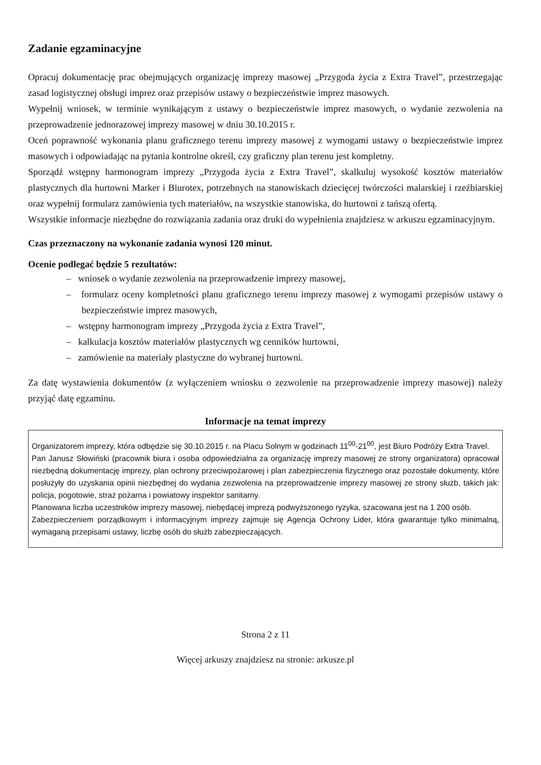Zadanie egzaminacyjne
Opracuj dokumentację prac obejmujących organizację imprezy masowej „Przygoda życia z Extra Travel”, przestrzegając zasad logistycznej obsługi imprez oraz przepisów ustawy o bezpieczeństwie imprez masowych.
Wypełnij wniosek, w terminie wynikającym z ustawy o bezpieczeństwie imprez masowych, o wydanie zezwolenia na przeprowadzenie jednorazowej imprezy masowej w dniu 30.10.2015 r.
Oceń poprawność wykonania planu graficznego terenu imprezy masowej z wymogami ustawy o bezpieczeństwie imprez masowych i odpowiadając na pytania kontrolne określ, czy graficzny plan terenu jest kompletny.
Sporządź wstępny harmonogram imprezy „Przygoda życia z Extra Travel”, skalkuluj wysokość kosztów materiałów plastycznych dla hurtowni Marker i Biurotex, potrzebnych na stanowiskach dziecięcej twórczości malarskiej i rzeźbiarskiej oraz wypełnij formularz zamówienia tych materiałów, na wszystkie stanowiska, do hurtowni z tańszą ofertą.
Wszystkie informacje niezbędne do rozwiązania zadania oraz druki do wypełnienia znajdziesz w arkuszu egzaminacyjnym.
Czas przeznaczony na wykonanie zadania wynosi 120 minut.
Ocenie podlegać będzie 5 rezultatów:
– wniosek o wydanie zezwolenia na przeprowadzenie imprezy masowej,
– formularz oceny kompletności planu graficznego terenu imprezy masowej z wymogami przepisów ustawy o bezpieczeństwie imprez masowych,
– wstępny harmonogram imprezy „Przygoda życia z Extra Travel”,
– kalkulacja kosztów materiałów plastycznych wg cenników hurtowni,
– zamówienie na materiały plastyczne do wybranej hurtowni.
Za datę wystawienia dokumentów (z wyłączeniem wniosku o zezwolenie na przeprowadzenie imprezy masowej) należy przyjąć datę egzaminu.
Informacje na temat imprezy
Organizatorem imprezy, która odbędzie się 30.10.2015 r. na Placu Solnym w godzinach 11<sup>00</sup>-21<sup>00</sup>, jest Biuro Podróży Extra Travel.
Pan Janusz Słowiński (pracownik biura i osoba odpowiedzialna za organizację imprezy masowej ze strony organizatora) opracował niezbędną dokumentację imprezy, plan ochrony przeciwpożarowej i plan zabezpieczenia fizycznego oraz pozostałe dokumenty, które posłużyły do uzyskania opinii niezbędnej do wydania zezwolenia na przeprowadzenie imprezy masowej ze strony służb, takich jak: policja, pogotowie, straż pożarna i powiatowy inspektor sanitarny.
Planowana liczba uczestników imprezy masowej, niebędącej imprezą podwyższonego ryzyka, szacowana jest na 1 200 osób.
Zabezpieczeniem porządkowym i informacyjnym imprezy zajmuje się Agencja Ochrony Lider, która gwarantuje tylko minimalną, wymaganą przepisami ustawy, liczbę osób do służb zabezpieczających.
Strona 2 z 11
Więcej arkuszy znajdziesz na stronie: arkusze.pl